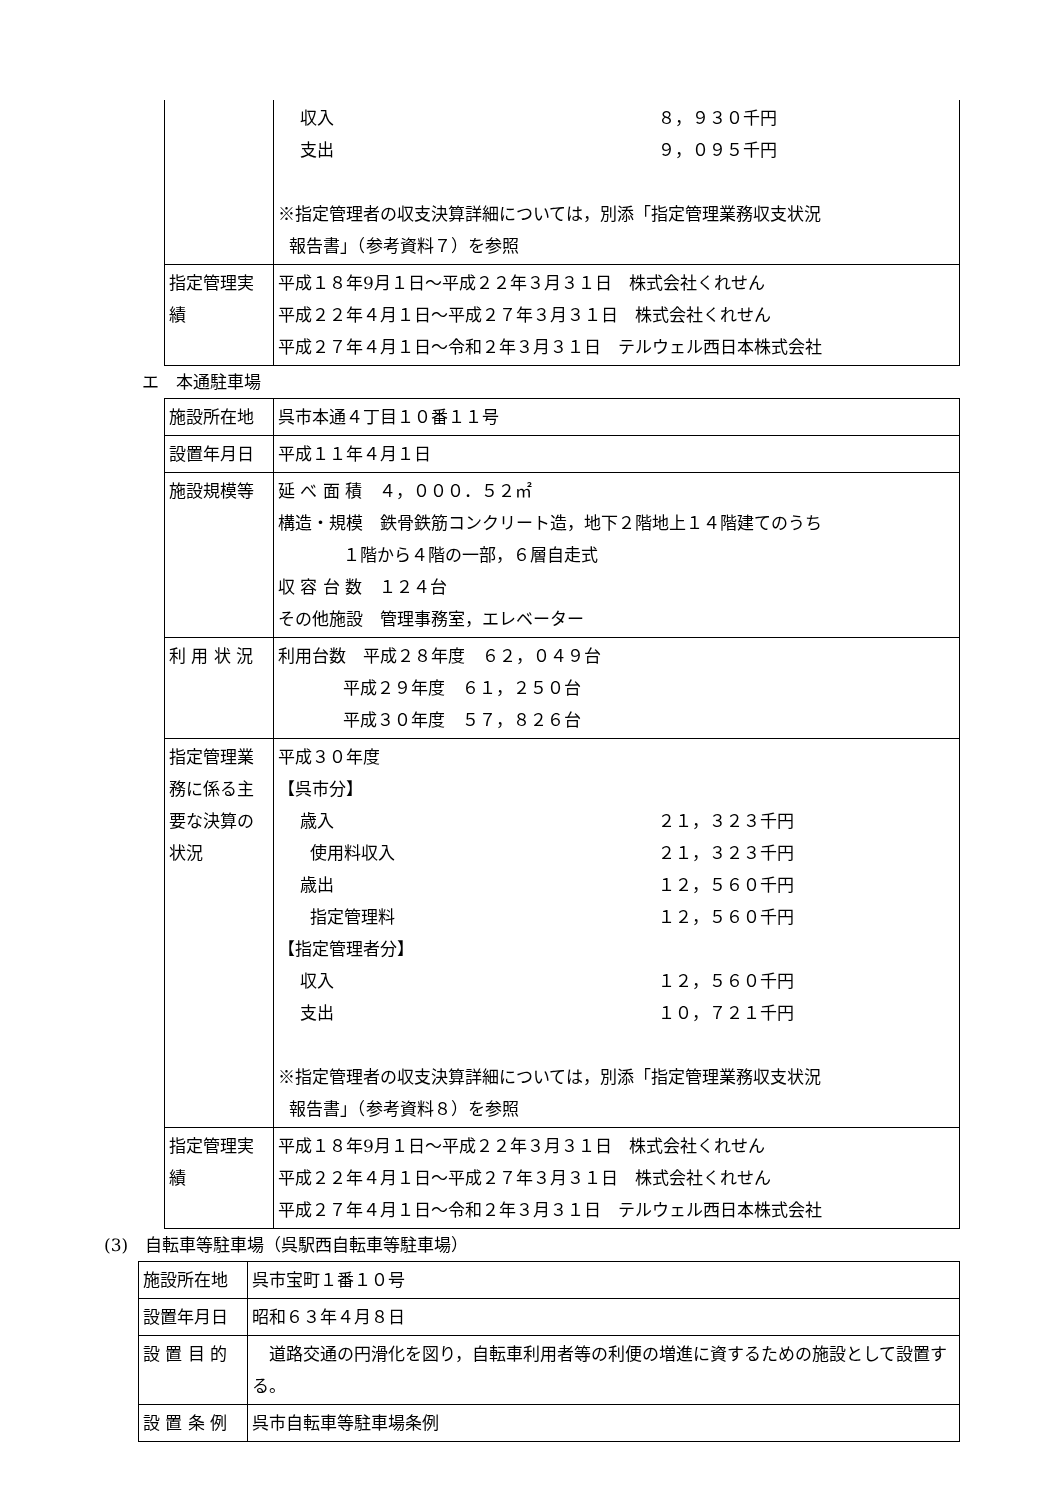| | 収入 ８，９３０千円 支出 ９，０９５千円 ※指定管理者の収支決算詳細については，別添「指定管理業務収支状況 報告書」（参考資料７）を参照 |
| 指定管理実績 | 平成１８年9月１日～平成２２年３月３１日 株式会社くれせん 平成２２年４月１日～平成２７年３月３１日 株式会社くれせん 平成２７年４月１日～令和２年３月３１日 テルウェル西日本株式会社 |
エ　本通駐車場
| 施設所在地 | 呉市本通４丁目１０番１１号 |
| 設置年月日 | 平成１１年４月１日 |
| 施設規模等 | 延 べ 面 積 ４，０００．５２㎡ 構造・規模 鉄骨鉄筋コンクリート造，地下２階地上１４階建てのうち １階から４階の一部，６層自走式 収 容 台 数 １２４台 その他施設 管理事務室，エレベーター |
| 利 用 状 況 | 利用台数 平成２８年度 ６２，０４９台 平成２９年度 ６１，２５０台 平成３０年度 ５７，８２６台 |
| 指定管理業務に係る主要な決算の状況 | 平成３０年度 【呉市分】 歳入 ２１，３２３千円 使用料収入 ２１，３２３千円 歳出 １２，５６０千円 指定管理料 １２，５６０千円 【指定管理者分】 収入 １２，５６０千円 支出 １０，７２１千円 ※指定管理者の収支決算詳細については，別添「指定管理業務収支状況 報告書」（参考資料８）を参照 |
| 指定管理実績 | 平成１８年9月１日～平成２２年３月３１日 株式会社くれせん 平成２２年４月１日～平成２７年３月３１日 株式会社くれせん 平成２７年４月１日～令和２年３月３１日 テルウェル西日本株式会社 |
(3)　自転車等駐車場（呉駅西自転車等駐車場）
| 施設所在地 | 呉市宝町１番１０号 |
| 設置年月日 | 昭和６３年４月８日 |
| 設 置 目 的 | 道路交通の円滑化を図り，自転車利用者等の利便の増進に資するための施設として設置する。 |
| 設 置 条 例 | 呉市自転車等駐車場条例 |